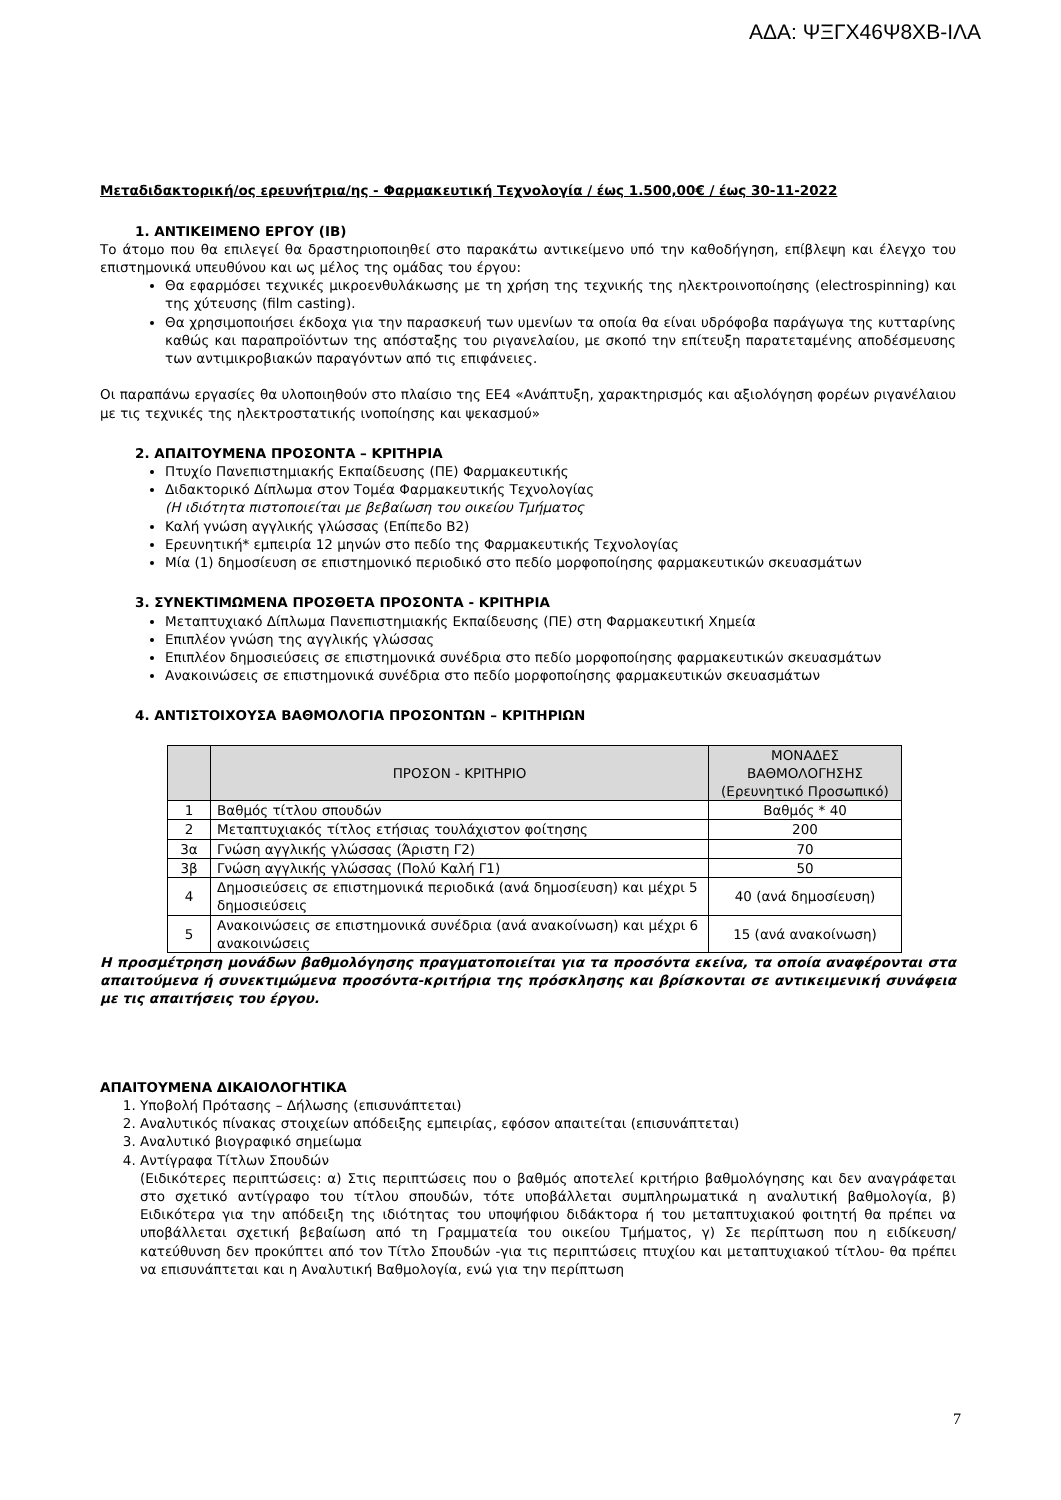ΑΔΑ: ΨΞΓΧ46Ψ8ΧΒ-ΙΛΑ
Μεταδιδακτορική/ος ερευνήτρια/ης - Φαρμακευτική Τεχνολογία / έως 1.500,00€ / έως 30-11-2022
1. ΑΝΤΙΚΕΙΜΕΝΟ ΕΡΓΟΥ (ΙΒ)
Το άτομο που θα επιλεγεί θα δραστηριοποιηθεί στο παρακάτω αντικείμενο υπό την καθοδήγηση, επίβλεψη και έλεγχο του επιστημονικά υπευθύνου και ως μέλος της ομάδας του έργου:
Θα εφαρμόσει τεχνικές μικροενθυλάκωσης με τη χρήση της τεχνικής της ηλεκτροινοποίησης (electrospinning) και της χύτευσης (film casting).
Θα χρησιμοποιήσει έκδοχα για την παρασκευή των υμενίων τα οποία θα είναι υδρόφοβα παράγωγα της κυτταρίνης καθώς και παραπροϊόντων της απόσταξης του ριγανελαίου, με σκοπό την επίτευξη παρατεταμένης αποδέσμευσης των αντιμικροβιακών παραγόντων από τις επιφάνειες.
Οι παραπάνω εργασίες θα υλοποιηθούν στο πλαίσιο της ΕΕ4 «Ανάπτυξη, χαρακτηρισμός και αξιολόγηση φορέων ριγανέλαιου με τις τεχνικές της ηλεκτροστατικής ινοποίησης και ψεκασμού»
2. ΑΠΑΙΤΟΥΜΕΝΑ ΠΡΟΣΟΝΤΑ – ΚΡΙΤΗΡΙΑ
Πτυχίο Πανεπιστημιακής Εκπαίδευσης (ΠΕ) Φαρμακευτικής
Διδακτορικό Δίπλωμα στον Τομέα Φαρμακευτικής Τεχνολογίας
(Η ιδιότητα πιστοποιείται με βεβαίωση του οικείου Τμήματος
Καλή γνώση αγγλικής γλώσσας (Επίπεδο Β2)
Ερευνητική* εμπειρία 12 μηνών στο πεδίο της Φαρμακευτικής Τεχνολογίας
Μία (1) δημοσίευση σε επιστημονικό περιοδικό στο πεδίο μορφοποίησης φαρμακευτικών σκευασμάτων
3. ΣΥΝΕΚΤΙΜΩΜΕΝΑ ΠΡΟΣΘΕΤΑ ΠΡΟΣΟΝΤΑ - ΚΡΙΤΗΡΙΑ
Μεταπτυχιακό Δίπλωμα Πανεπιστημιακής Εκπαίδευσης (ΠΕ) στη Φαρμακευτική Χημεία
Επιπλέον γνώση της αγγλικής γλώσσας
Επιπλέον δημοσιεύσεις σε επιστημονικά συνέδρια στο πεδίο μορφοποίησης φαρμακευτικών σκευασμάτων
Ανακοινώσεις σε επιστημονικά συνέδρια στο πεδίο μορφοποίησης φαρμακευτικών σκευασμάτων
4. ΑΝΤΙΣΤΟΙΧΟΥΣΑ ΒΑΘΜΟΛΟΓΙΑ ΠΡΟΣΟΝΤΩΝ – ΚΡΙΤΗΡΙΩΝ
| | ΠΡΟΣΟΝ - ΚΡΙΤΗΡΙΟ | ΜΟΝΑΔΕΣ ΒΑΘΜΟΛΟΓΗΣΗΣ (Ερευνητικό Προσωπικό) |
| --- | --- | --- |
| 1 | Βαθμός τίτλου σπουδών | Βαθμός * 40 |
| 2 | Μεταπτυχιακός τίτλος ετήσιας τουλάχιστον φοίτησης | 200 |
| 3α | Γνώση αγγλικής γλώσσας (Άριστη Γ2) | 70 |
| 3β | Γνώση αγγλικής γλώσσας (Πολύ Καλή Γ1) | 50 |
| 4 | Δημοσιεύσεις σε επιστημονικά περιοδικά (ανά δημοσίευση) και μέχρι 5 δημοσιεύσεις | 40 (ανά δημοσίευση) |
| 5 | Ανακοινώσεις σε επιστημονικά συνέδρια (ανά ανακοίνωση) και μέχρι 6 ανακοινώσεις | 15 (ανά ανακοίνωση) |
Η προσμέτρηση μονάδων βαθμολόγησης πραγματοποιείται για τα προσόντα εκείνα, τα οποία αναφέρονται στα απαιτούμενα ή συνεκτιμώμενα προσόντα-κριτήρια της πρόσκλησης και βρίσκονται σε αντικειμενική συνάφεια με τις απαιτήσεις του έργου.
ΑΠΑΙΤΟΥΜΕΝΑ ΔΙΚΑΙΟΛΟΓΗΤΙΚΑ
1. Υποβολή Πρότασης – Δήλωσης (επισυνάπτεται)
2. Αναλυτικός πίνακας στοιχείων απόδειξης εμπειρίας, εφόσον απαιτείται (επισυνάπτεται)
3. Αναλυτικό βιογραφικό σημείωμα
4. Αντίγραφα Τίτλων Σπουδών
(Ειδικότερες περιπτώσεις: α) Στις περιπτώσεις που ο βαθμός αποτελεί κριτήριο βαθμολόγησης και δεν αναγράφεται στο σχετικό αντίγραφο του τίτλου σπουδών, τότε υποβάλλεται συμπληρωματικά η αναλυτική βαθμολογία, β) Ειδικότερα για την απόδειξη της ιδιότητας του υποψήφιου διδάκτορα ή του μεταπτυχιακού φοιτητή θα πρέπει να υποβάλλεται σχετική βεβαίωση από τη Γραμματεία του οικείου Τμήματος, γ) Σε περίπτωση που η ειδίκευση/κατεύθυνση δεν προκύπτει από τον Τίτλο Σπουδών -για τις περιπτώσεις πτυχίου και μεταπτυχιακού τίτλου- θα πρέπει να επισυνάπτεται και η Αναλυτική Βαθμολογία, ενώ για την περίπτωση
7